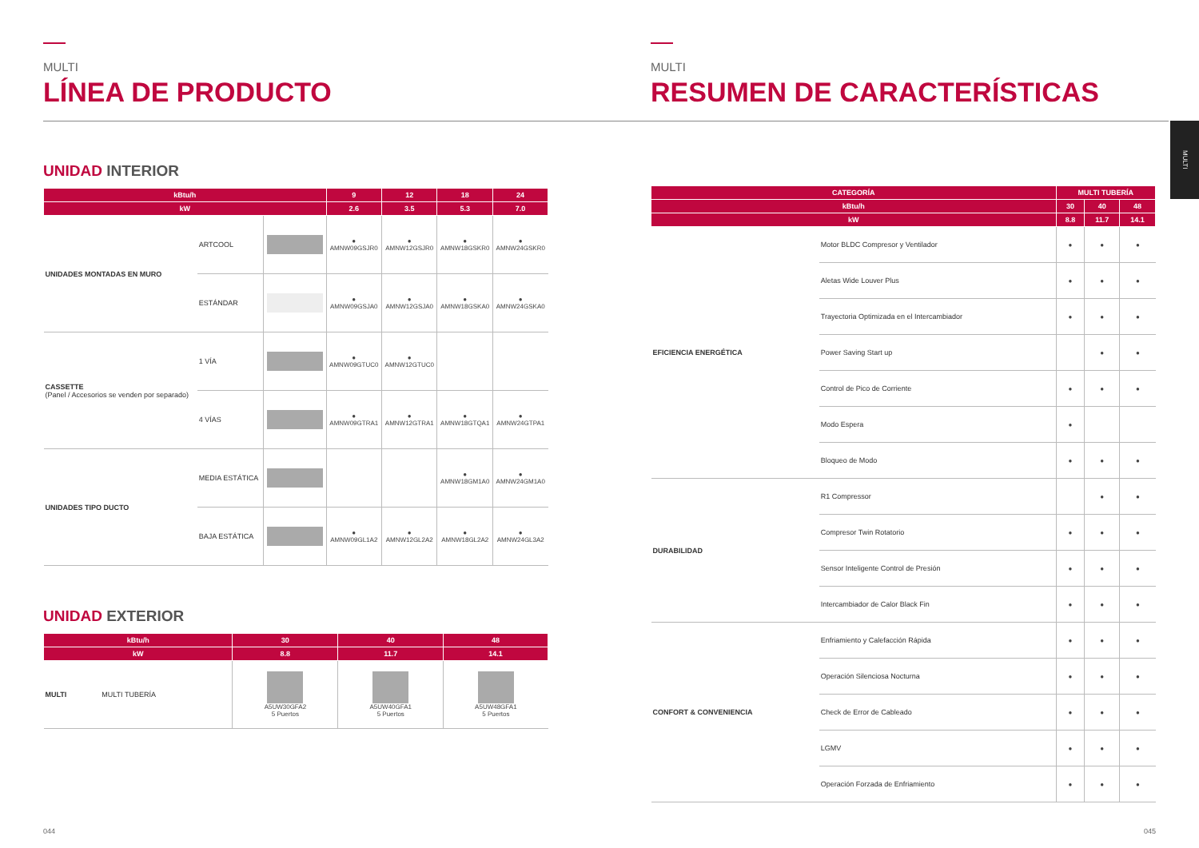MULTI
LÍNEA DE PRODUCTO
UNIDAD INTERIOR
| kBtu/h | | | 9 | 12 | 18 | 24 |
| --- | --- | --- | --- | --- | --- | --- |
| kW | | | 2.6 | 3.5 | 5.3 | 7.0 |
| UNIDADES MONTADAS EN MURO | ARTCOOL | | ● AMNW09GSJR0 | ● AMNW12GSJR0 | ● AMNW18GSKR0 | ● AMNW24GSKR0 |
| | ESTÁNDAR | | ● AMNW09GSJA0 | ● AMNW12GSJA0 | ● AMNW18GSKA0 | ● AMNW24GSKA0 |
| CASSETTE (Panel / Accesorios se venden por separado) | 1 VÍA | | ● AMNW09GTUC0 | ● AMNW12GTUC0 | | |
| | 4 VÍAS | | ● AMNW09GTRA1 | ● AMNW12GTRA1 | ● AMNW18GTQA1 | ● AMNW24GTPA1 |
| UNIDADES TIPO DUCTO | MEDIA ESTÁTICA | | | | ● AMNW18GM1A0 | ● AMNW24GM1A0 |
| | BAJA ESTÁTICA | | ● AMNW09GL1A2 | ● AMNW12GL2A2 | ● AMNW18GL2A2 | ● AMNW24GL3A2 |
UNIDAD EXTERIOR
| kBtu/h | | 30 | 40 | 48 |
| --- | --- | --- | --- | --- |
| kW | | 8.8 | 11.7 | 14.1 |
| MULTI | MULTI TUBERÍA | A5UW30GFA2 5 Puertos | A5UW40GFA1 5 Puertos | A5UW48GFA1 5 Puertos |
MULTI
RESUMEN DE CARACTERÍSTICAS
| CATEGORÍA | | MULTI TUBERÍA | | |
| --- | --- | --- | --- | --- |
| kBtu/h | | 30 | 40 | 48 |
| kW | | 8.8 | 11.7 | 14.1 |
| EFICIENCIA ENERGÉTICA | Motor BLDC Compresor y Ventilador | ● | ● | ● |
| | Aletas Wide Louver Plus | ● | ● | ● |
| | Trayectoria Optimizada en el Intercambiador | ● | ● | ● |
| | Power Saving Start up | | ● | ● |
| | Control de Pico de Corriente | ● | ● | ● |
| | Modo Espera | ● | | |
| | Bloqueo de Modo | ● | ● | ● |
| DURABILIDAD | R1 Compressor | | ● | ● |
| | Compresor Twin Rotatorio | ● | ● | ● |
| | Sensor Inteligente Control de Presión | ● | ● | ● |
| | Intercambiador de Calor Black Fin | ● | ● | ● |
| CONFORT & CONVENIENCIA | Enfriamiento y Calefacción Rápida | ● | ● | ● |
| | Operación Silenciosa Nocturna | ● | ● | ● |
| | Check de Error de Cableado | ● | ● | ● |
| | LGMV | ● | ● | ● |
| | Operación Forzada de Enfriamiento | ● | ● | ● |
MULTI
044 045